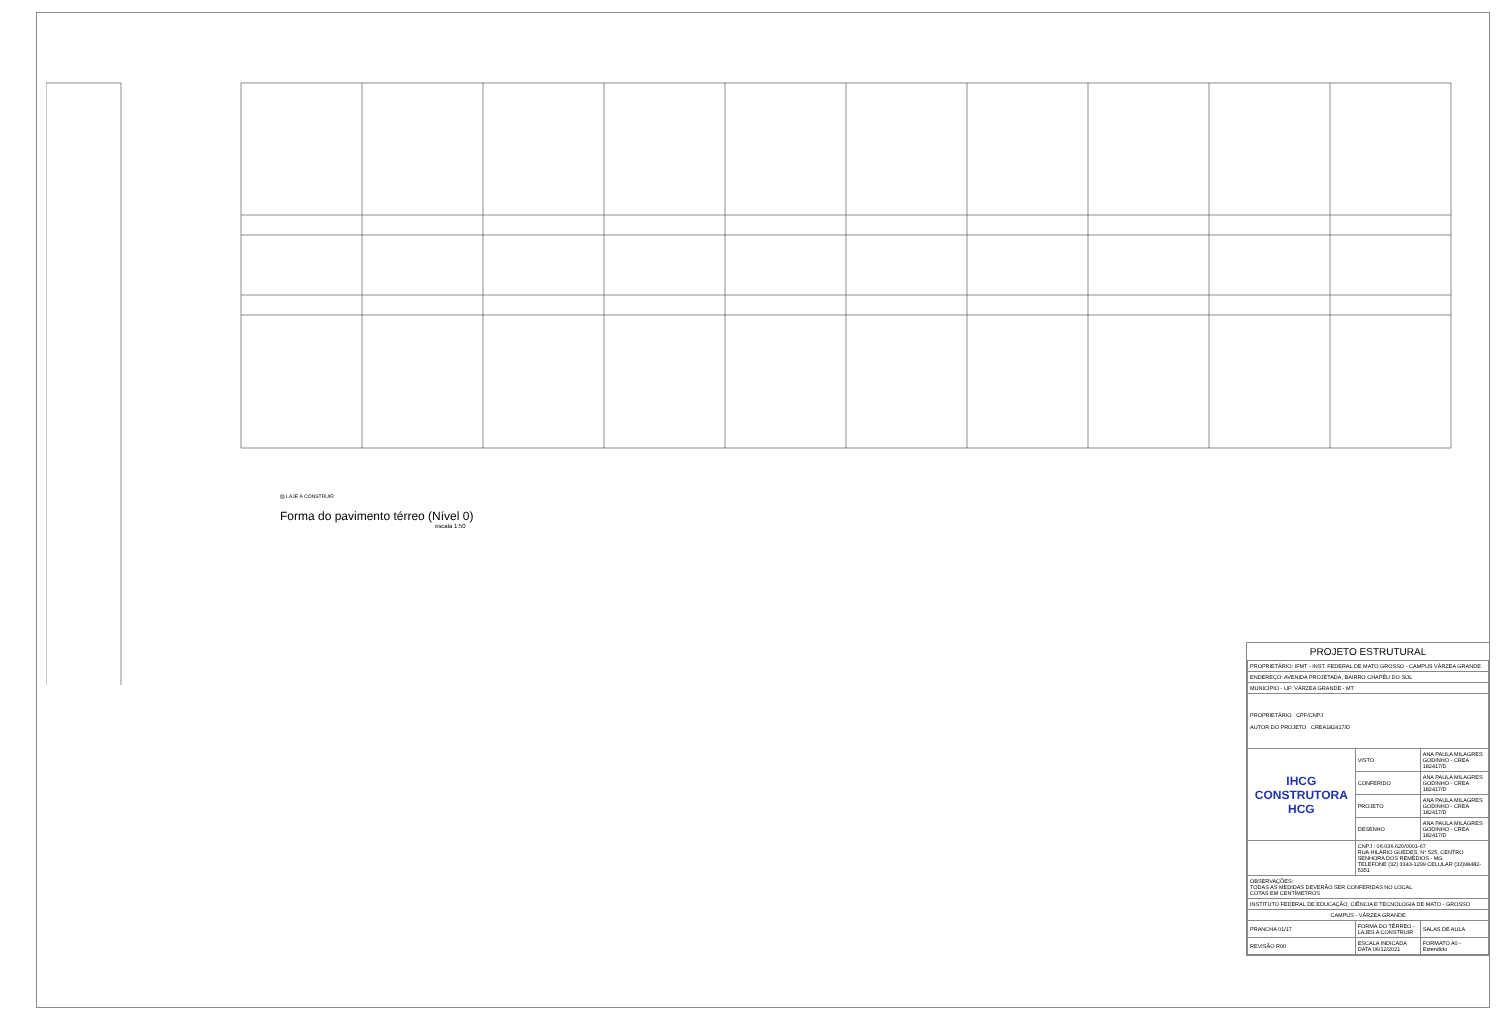▨ LAJE À CONSTRUIR
Forma do pavimento térreo (Nível 0)
escala 1:50
PROJETO ESTRUTURAL
| PROPRIETÁRIO: IFMT - INST. FEDERAL DE MATO GROSSO - CAMPUS VÁRZEA GRANDE | | |
| ENDEREÇO: AVENIDA PROJETADA, BAIRRO CHAPÉU DO SOL | | |
| MUNICÍPIO - UF: VÁRZEA GRANDE - MT | | |
| PROPRIETÁRIO CPF/CNPJ AUTOR DO PROJETO CREA182417/D | | |
| IHCG CONSTRUTORA HCG | VISTO | ANA PAULA MILAGRES GODINHO - CREA 182417/D |
| | CONFERIDO | ANA PAULA MILAGRES GODINHO - CREA 182417/D |
| | PROJETO | ANA PAULA MILAGRES GODINHO - CREA 182417/D |
| | DESENHO | ANA PAULA MILAGRES GODINHO - CREA 182417/D |
| | CNPJ : 06.036.620/0001-67 RUA HILARIO GUEDES, N° 525, CENTRO SENHORA DOS REMÉDIOS - MG TELEFONE (32) 3343-1299 CELULAR (32)98482-5351 | |
| OBSERVAÇÕES: TODAS AS MEDIDAS DEVERÃO SER CONFERIDAS NO LOCAL COTAS EM CENTÍMETROS | | |
| INSTITUTO FEDERAL DE EDUCAÇÃO, CIÊNCIA E TECNOLOGIA DE MATO - GROSSO | | |
| CAMPUS - VÁRZEA GRANDE | | |
| PRANCHA 01/17 | FORMA DO TÉRREO - LAJES A CONSTRUIR | SALAS DE AULA |
| REVISÃO R00 | ESCALA INDICADA DATA 06/12/2021 | FORMATO A0 - Estendido |